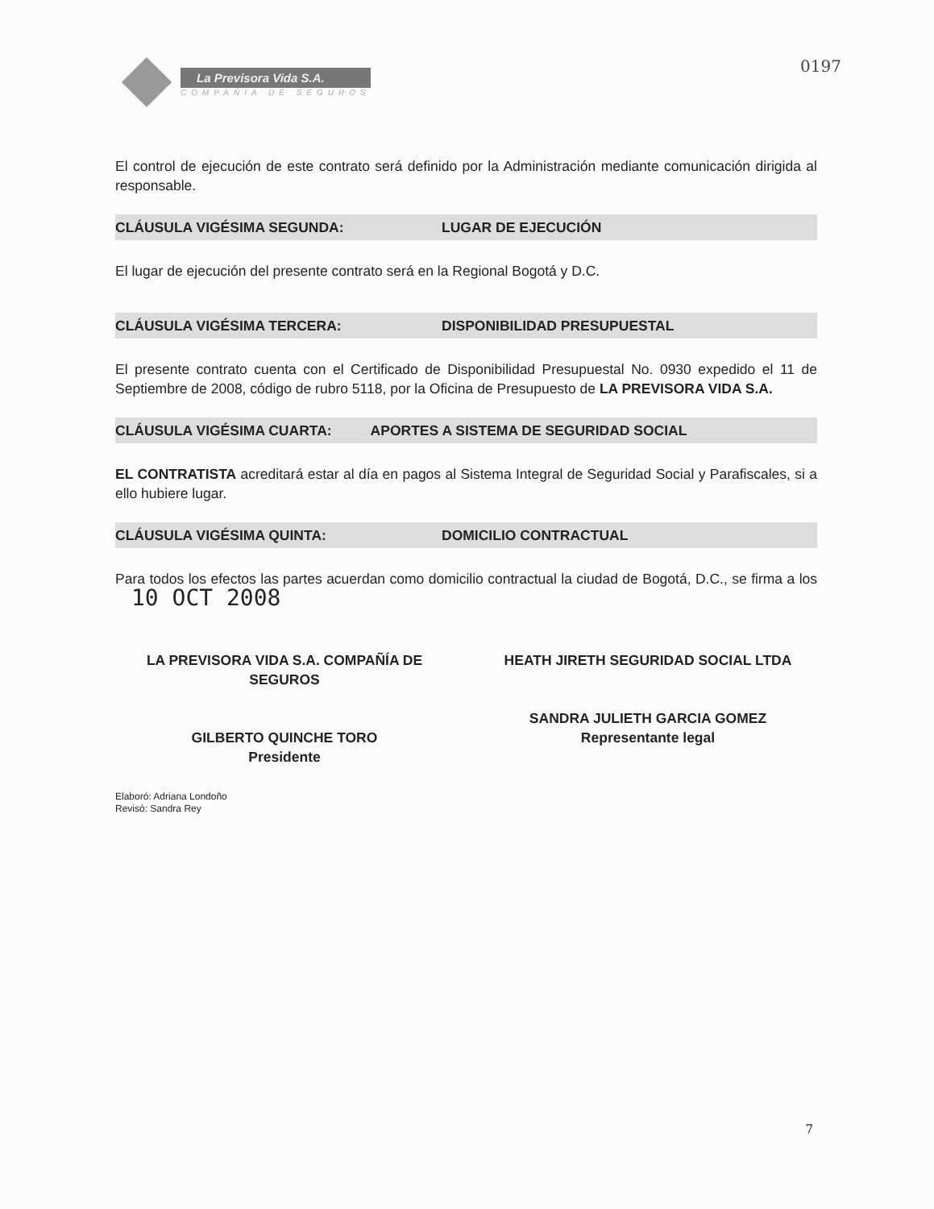La Previsora Vida S.A.
COMPAÑIA DE SEGUROS
0197
El control de ejecución de este contrato será definido por la Administración mediante comunicación dirigida al responsable.
CLÁUSULA VIGÉSIMA SEGUNDA: LUGAR DE EJECUCIÓN
El lugar de ejecución del presente contrato será en la Regional Bogotá y D.C.
CLÁUSULA VIGÉSIMA TERCERA: DISPONIBILIDAD PRESUPUESTAL
El presente contrato cuenta con el Certificado de Disponibilidad Presupuestal No. 0930 expedido el 11 de Septiembre de 2008, código de rubro 5118, por la Oficina de Presupuesto de LA PREVISORA VIDA S.A.
CLÁUSULA VIGÉSIMA CUARTA: APORTES A SISTEMA DE SEGURIDAD SOCIAL
EL CONTRATISTA acreditará estar al día en pagos al Sistema Integral de Seguridad Social y Parafiscales, si a ello hubiere lugar.
CLÁUSULA VIGÉSIMA QUINTA: DOMICILIO CONTRACTUAL
Para todos los efectos las partes acuerdan como domicilio contractual la ciudad de Bogotá, D.C., se firma a los 10 OCT 2008
LA PREVISORA VIDA S.A. COMPAÑÍA DE SEGUROS
GILBERTO QUINCHE TORO
Presidente
HEATH JIRETH SEGURIDAD SOCIAL LTDA
SANDRA JULIETH GARCIA GOMEZ
Representante legal
Elaboró: Adriana Londoño
Revisó: Sandra Rey
7